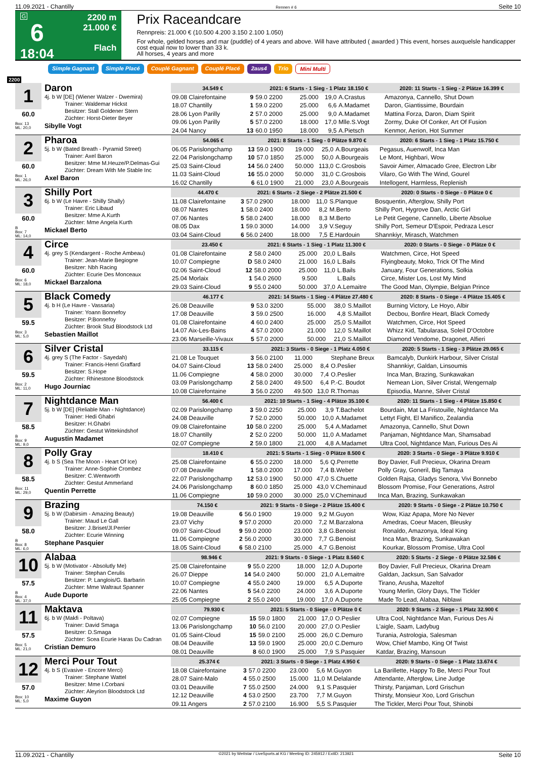11.09.2021 - Chantilly Rennen # 6 Seite 10
G
6
18:04
2200 m
21.000 €
Flach
Prix Raceandcare
Rennpreis: 21.000 € (10.500 4.200 3.150 2.100 1.050)
For whole, gelded horses and mar (puddle) of 4 years and above. Will have attributed ( awarded ) This event, horses auxquelsle handicapper cost equal now to lower than 33 k.
All horses, 4 years and more
Simple Gagnant Simple Placé Couplé Gagnant Couplé Placé 2aus4 Trio Mini Multi
2200
1
60.0
Box: 13
ML: 20,0
Daron
4j. b W [DE] (Wiener Walzer - Dwemira)
Trainer: Waldemar Hickst
Besitzer: Stall Goldener Stern
Züchter: Horst-Dieter Beyer
Sibylle Vogt
| 34.549 € | | 2021: 6 Starts - 1 Sieg - 1 Platz 18.150 € | | | | | 2020: 11 Starts - 1 Sieg - 2 Plätze 16.399 € |
| --- | --- | --- | --- | --- | --- | --- | --- |
| 09.08 Clairefontaine | 9 | 59.0 2200 | 25.000 | 19,0 | A.Crastus | | Amazonya, Cannello, Shut Down |
| 18.07 Chantilly | 1 | 59.0 2200 | 25.000 | 6,6 | A.Madamet | | Daron, Giantissime, Bourdain |
| 28.06 Lyon Parilly | 2 | 57.0 2000 | 25.000 | 9,0 | A.Madamet | | Mattina Forza, Daron, Diam Spirit |
| 09.06 Lyon Parilly | 5 | 57.0 2200 | 18.000 | 17,0 | Mlle.S.Vogt | | Zormy, Duke Of Conker, Art Of Fusion |
| 24.04 Nancy | 13 | 60.0 1950 | 18.000 | 9,5 | A.Pietsch | | Kenmor, Aerion, Hot Summer |
2
60.0
Box: 1
ML: 26,0
Pharoa
5j. b W (Bated Breath - Pyramid Street)
Trainer: Axel Baron
Besitzer: Mme M.Heuze/P.Delmas-Gui
Züchter: Dream With Me Stable Inc
Axel Baron
| 54.065 € | | 2021: 8 Starts - 1 Sieg - 0 Plätze 9.870 € | | | | | 2020: 6 Starts - 1 Sieg - 1 Platz 15.750 € |
| --- | --- | --- | --- | --- | --- | --- | --- |
| 06.05 Parislongchamp | 13 | 59.0 1900 | 19.000 | 25,0 | A.Bourgeais | | Pegasus, Auenwolf, Inca Man |
| 22.04 Parislongchamp | 10 | 57.0 1850 | 25.000 | 50,0 | A.Bourgeais | | Le Mont, Highbari, Wow |
| 25.03 Saint-Cloud | 14 | 56.0 2400 | 50.000 | 113,0 | C.Grosbois | | Savoir Aimer, Almacado Gree, Electron Libr |
| 11.03 Saint-Cloud | 16 | 55.0 2000 | 50.000 | 31,0 | C.Grosbois | | Vilaro, Go With The Wind, Gourel |
| 16.02 Chantilly | 6 | 61.0 1900 | 21.000 | 23,0 | A.Bourgeais | | Intellogent, Harmless, Replenish |
3
60.0
B
Box: 7
ML: 14,0
Shilly Port
6j. b W (Le Havre - Shilly Shally)
Trainer: Eric Libaud
Besitzer: Mme A.Kurth
Züchter: Mme Angela Kurth
Mickael Berto
| 44.470 € | | 2021: 6 Starts - 2 Siege - 2 Plätze 21.500 € | | | | | 2020: 0 Starts - 0 Siege - 0 Plätze 0 € |
| --- | --- | --- | --- | --- | --- | --- | --- |
| 11.08 Clairefontaine | 3 | 57.0 2900 | 18.000 | 11,0 | S.Planque | | Bosquentin, Afterglow, Shilly Port |
| 08.07 Nantes | 1 | 58.0 2400 | 18.000 | 8,2 | M.Berto | | Shilly Port, Hygrove Dan, Arctic Girl |
| 07.06 Nantes | 5 | 58.0 2400 | 18.000 | 8,3 | M.Berto | | Le Petit Gegene, Cannello, Liberte Absolue |
| 08.05 Dax | 1 | 59.0 3000 | 14.000 | 3,9 | V.Seguy | | Shilly Port, Semeur D'Espoir, Pedraza Lescr |
| 03.04 Saint-Cloud | 6 | 56.0 2400 | 18.000 | 7,5 | E.Hardouin | | Shannkiyr, Mirasch, Watchmen |
4
60.0
Box: 6
ML: 18,0
Circe
4j. grey S (Kendargent - Roche Ambeau)
Trainer: Jean-Marie Begiogne
Besitzer: Nbh Racing
Züchter: Ecurie Des Monceaux
Mickael Barzalona
| 23.450 € | | 2021: 6 Starts - 1 Sieg - 1 Platz 11.300 € | | | | | 2020: 0 Starts - 0 Siege - 0 Plätze 0 € |
| --- | --- | --- | --- | --- | --- | --- | --- |
| 01.08 Clairefontaine | 2 | 58.0 2400 | 25.000 | 20,0 | L.Bails | | Watchmen, Circe, Hot Speed |
| 10.07 Compiegne | D | 58.0 2400 | 21.000 | 16,0 | L.Bails | | Flyingbeauty, Moko, Trick Of The Mind |
| 02.06 Saint-Cloud | 12 | 58.0 2000 | 25.000 | 11,0 | L.Bails | | January, Four Generations, Solkia |
| 25.04 Morlaix | 1 | 54.0 2600 | 9.500 | | L.Bails | | Circe, Mister Los, Lost My Mind |
| 29.03 Saint-Cloud | 9 | 55.0 2400 | 50.000 | 37,0 | A.Lemaitre | | The Good Man, Olympie, Belgian Prince |
5
59.5
Box: 3
ML: 5,0
Black Comedy
4j. b H (Le Havre - Vassaria)
Trainer: Yoann Bonnefoy
Besitzer: P.Bonnefoy
Züchter: Brook Stud Bloodstock Ltd
Sebastien Maillot
| 46.177 € | | 2021: 14 Starts - 1 Sieg - 4 Plätze 27.480 € | | | | | 2020: 8 Starts - 0 Siege - 4 Plätze 15.405 € |
| --- | --- | --- | --- | --- | --- | --- | --- |
| 26.08 Deauville | 9 | 53.0 3200 | 55.000 | 38,0 | S.Maillot | | Burning Victory, Le Hoyo, Albir |
| 17.08 Deauville | 3 | 59.0 2500 | 16.000 | 4,8 | S.Maillot | | Decbou, Bonfire Heart, Black Comedy |
| 01.08 Clairefontaine | 4 | 60.0 2400 | 25.000 | 25,0 | S.Maillot | | Watchmen, Circe, Hot Speed |
| 14.07 Aix-Les-Bains | 4 | 57.0 2000 | 21.000 | 12,0 | S.Maillot | | Whizz Kid, Tabularasa, Soleil D'Octobre |
| 23.06 Marseille-Vivaux | 5 | 57.0 2000 | 50.000 | 21,0 | S.Maillot | | Diamond Vendome, Dragonet, Alfieri |
6
59.5
Box: 2
ML: 11,0
Silver Cristal
4j. grey S (The Factor - Sayedah)
Trainer: Francis-Henri Graffard
Besitzer: S.Hope
Züchter: Rhinestone Bloodstock
Hugo Journiac
| 33.115 € | | 2021: 3 Starts - 0 Siege - 1 Platz 4.050 € | | | | | 2020: 5 Starts - 1 Sieg - 3 Plätze 29.065 € |
| --- | --- | --- | --- | --- | --- | --- | --- |
| 21.08 Le Touquet | 3 | 56.0 2100 | 11.000 | | Stephane Breux | | Bamcalyb, Dunkirk Harbour, Silver Cristal |
| 04.07 Saint-Cloud | 13 | 58.0 2400 | 25.000 | 8,4 | O.Peslier | | Shannkiyr, Galdan, Linsoumis |
| 11.06 Compiegne | 4 | 58.0 2000 | 30.000 | 7,4 | O.Peslier | | Inca Man, Brazing, Sunkawakan |
| 03.09 Parislongchamp | 2 | 58.0 2400 | 49.500 | 6,4 | P.-C. Boudot | | Nemean Lion, Silver Cristal, Wengernalp |
| 10.08 Clairefontaine | 3 | 56.0 2200 | 49.500 | 13,0 | R.Thomas | | Episodia, Manne, Silver Cristal |
7
58.5
B
Box: 9
ML: 9,0
Nightdance Man
5j. b W [DE] (Reliable Man - Nightdance)
Trainer: Hedi Ghabri
Besitzer: H.Ghabri
Züchter: Gestut Wittekindshof
Augustin Madamet
| 56.400 € | | 2021: 10 Starts - 1 Sieg - 4 Plätze 35.100 € | | | | | 2020: 11 Starts - 1 Sieg - 4 Plätze 15.850 € |
| --- | --- | --- | --- | --- | --- | --- | --- |
| 02.09 Parislongchamp | 3 | 59.0 2250 | 25.000 | 3,9 | T.Bachelot | | Bourdain, Mat La Fristouille, Nightdance Ma |
| 24.08 Deauville | 7 | 52.0 2000 | 50.000 | 10,0 | A.Madamet | | Lettyt Fight, El Manifico, Zealandia |
| 09.08 Clairefontaine | 10 | 58.0 2200 | 25.000 | 5,4 | A.Madamet | | Amazonya, Cannello, Shut Down |
| 18.07 Chantilly | 2 | 52.0 2200 | 50.000 | 11,0 | A.Madamet | | Panjaman, Nightdance Man, Shamsabad |
| 02.07 Compiegne | 2 | 59.0 1800 | 21.000 | 4,8 | A.Madamet | | Ultra Cool, Nightdance Man, Furious Des Ai |
8
58.5
Box: 11
ML: 29,0
Polly Gray
4j. b S (Sea The Moon - Heart Of Ice)
Trainer: Anne-Sophie Crombez
Besitzer: C.Wentworth
Züchter: Gestut Ammerland
Quentin Perrette
| 18.410 € | | 2021: 5 Starts - 1 Sieg - 0 Plätze 8.500 € | | | | | 2020: 3 Starts - 0 Siege - 3 Plätze 9.910 € |
| --- | --- | --- | --- | --- | --- | --- | --- |
| 25.08 Clairefontaine | 6 | 55.0 2200 | 18.000 | 5,6 | Q.Perrette | | Boy Davier, Full Precieux, Okarina Dream |
| 07.08 Deauville | 1 | 58.0 2000 | 17.000 | 7,4 | B.Weber | | Polly Gray, Goneril, Big Tamaya |
| 22.07 Parislongchamp | 12 | 53.0 1900 | 50.000 | 47,0 | S.Chuette | | Golden Rajsa, Gladys Senora, Vivi Bonnebo |
| 24.06 Parislongchamp | 8 | 60.0 1850 | 25.000 | 43,0 | V.Cheminaud | | Blossom Promise, Four Generations, Astrol |
| 11.06 Compiegne | 10 | 59.0 2000 | 30.000 | 25,0 | V.Cheminaud | | Inca Man, Brazing, Sunkawakan |
9
58.0
B
Box: 8
ML: 6,0
Brazing
5j. b W (Dabirsim - Amazing Beauty)
Trainer: Maud Le Gall
Besitzer: J.Briset/Jl.Perrier
Züchter: Ecurie Winning
Stephane Pasquier
| 74.150 € | | 2021: 9 Starts - 0 Siege - 2 Plätze 15.400 € | | | | | 2020: 9 Starts - 0 Siege - 2 Plätze 10.750 € |
| --- | --- | --- | --- | --- | --- | --- | --- |
| 19.08 Deauville | 6 | 56.0 1900 | 19.000 | 9,2 | M.Guyon | | Wow, Kiaz Apapa, More No Never |
| 23.07 Vichy | 9 | 57.0 2000 | 20.000 | 7,2 | M.Barzalona | | Amedras, Coeur Macen, Bleusky |
| 09.07 Saint-Cloud | 9 | 59.0 2000 | 23.000 | 3,8 | G.Benoist | | Ronaldo, Amazonya, Ideal King |
| 11.06 Compiegne | 2 | 56.0 2000 | 30.000 | 7,7 | G.Benoist | | Inca Man, Brazing, Sunkawakan |
| 18.05 Saint-Cloud | 6 | 58.0 2100 | 25.000 | 4,7 | G.Benoist | | Kourkar, Blossom Promise, Ultra Cool |
10
57.5
B
Box: 4
ML: 37,0
Alabaa
5j. b W (Motivator - Absolutly Me)
Trainer: Stephan Cerulis
Besitzer: P. Langlois/G. Barbarin
Züchter: Mme Waltraut Spanner
Aude Duporte
| 98.946 € | | 2021: 9 Starts - 0 Siege - 1 Platz 8.560 € | | | | | 2020: 5 Starts - 2 Siege - 0 Plätze 32.586 € |
| --- | --- | --- | --- | --- | --- | --- | --- |
| 25.08 Clairefontaine | 9 | 55.0 2200 | 18.000 | 12,0 | A.Duporte | | Boy Davier, Full Precieux, Okarina Dream |
| 26.07 Dieppe | 14 | 54.0 2400 | 50.000 | 21,0 | A.Lemaitre | | Galdan, Jacksun, San Salvador |
| 10.07 Compiegne | 4 | 55.0 2400 | 19.000 | 6,5 | A.Duporte | | Tirano, Arusha, Mazeltof |
| 22.06 Nantes | 5 | 54.0 2200 | 24.000 | 3,6 | A.Duporte | | Young Merlin, Glory Days, The Tickler |
| 25.05 Compiegne | 2 | 55.0 2400 | 19.000 | 17,0 | A.Duporte | | Made To Lead, Alabaa, Niblawi |
11
57.5
Box: 5
ML: 21,0
Maktava
6j. b W (Makfi - Poltava)
Trainer: David Smaga
Besitzer: D.Smaga
Züchter: Scea Ecurie Haras Du Cadran
Cristian Demuro
| 79.930 € | | 2021: 5 Starts - 0 Siege - 0 Plätze 0 € | | | | | 2020: 9 Starts - 2 Siege - 1 Platz 32.900 € |
| --- | --- | --- | --- | --- | --- | --- | --- |
| 02.07 Compiegne | 15 | 59.0 1800 | 21.000 | 17,0 | O.Peslier | | Ultra Cool, Nightdance Man, Furious Des Ai |
| 13.06 Parislongchamp | 10 | 56.0 2100 | 20.000 | 27,0 | O.Peslier | | L'aigle, Saam, Ladybug |
| 01.05 Saint-Cloud | 15 | 59.0 2100 | 25.000 | 26,0 | C.Demuro | | Turania, Astrologia, Salesman |
| 08.04 Deauville | 13 | 59.0 1900 | 25.000 | 20,0 | C.Demuro | | Wow, Chief Mambo, King Of Twist |
| 08.01 Deauville | 8 | 60.0 1900 | 25.000 | 7,9 | S.Pasquier | | Katdar, Brazing, Mansoun |
12
57.0
Box: 10
ML: 5,0
Merci Pour Tout
4j. b S (Evasive - Encore Merci)
Trainer: Stephane Wattel
Besitzer: Mme I.Corbani
Züchter: Aleyrion Bloodstock Ltd
Maxime Guyon
| 25.374 € | | 2021: 3 Starts - 0 Siege - 1 Platz 4.950 € | | | | | 2020: 9 Starts - 0 Siege - 1 Platz 13.674 € |
| --- | --- | --- | --- | --- | --- | --- | --- |
| 18.08 Clairefontaine | 3 | 57.0 2200 | 23.000 | 5,6 | M.Guyon | | La Barillette, Happy To Be, Merci Pour Tout |
| 28.07 Saint-Malo | 4 | 55.0 2500 | 15.000 | 11,0 | M.Delalande | | Attendante, Afterglow, Line Judge |
| 03.01 Deauville | 7 | 55.0 2500 | 24.000 | 9,1 | S.Pasquier | | Thirsty, Panjaman, Lord Grischun |
| 12.12 Deauville | 4 | 53.0 2500 | 23.700 | 7,7 | M.Guyon | | Thirsty, Monsieur Xoo, Lord Grischun |
| 09.11 Angers | 2 | 57.0 2100 | 16.900 | 5,5 | S.Pasquier | | The Tickler, Merci Pour Tout, Shinobi |
11.09.2021 - Chantilly ©2021 by Wettstar / LiveSports.at KG / Meeting ID: 245912 / ExtID: 213921 Seite 10